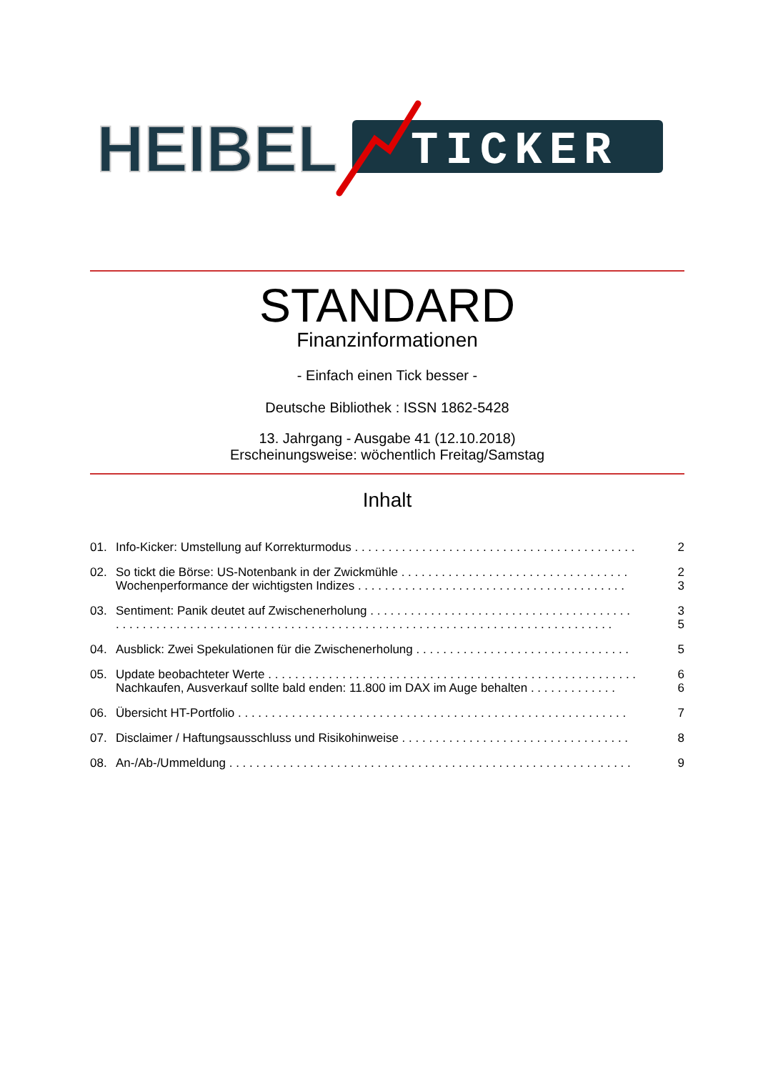HEIBEL
TICKER
STANDARD
Finanzinformationen
- Einfach einen Tick besser -
Deutsche Bibliothek : ISSN 1862-5428
13. Jahrgang - Ausgabe 41 (12.10.2018)
Erscheinungsweise: wöchentlich Freitag/Samstag
Inhalt
01. Info-Kicker: Umstellung auf Korrekturmodus . . . . . . . . . . . . . . . . . . . . . . . . . . . . . . . . . . . . . . . . . . 2
02. So tickt die Börse: US-Notenbank in der Zwickmühle . . . . . . . . . . . . . . . . . . . . . . . . . . . . . . . . . . 2
Wochenperformance der wichtigsten Indizes . . . . . . . . . . . . . . . . . . . . . . . . . . . . . . . . . . . . . . . . 3
03. Sentiment: Panik deutet auf Zwischenerholung . . . . . . . . . . . . . . . . . . . . . . . . . . . . . . . . . . . . . . . 3
. . . . . . . . . . . . . . . . . . . . . . . . . . . . . . . . . . . . . . . . . . . . . . . . . . . . . . . . . . . . . . . . . . . . . . . . . . 5
04. Ausblick: Zwei Spekulationen für die Zwischenerholung . . . . . . . . . . . . . . . . . . . . . . . . . . . . . . . . 5
05. Update beobachteter Werte . . . . . . . . . . . . . . . . . . . . . . . . . . . . . . . . . . . . . . . . . . . . . . . . . . . . . . . 6
Nachkaufen, Ausverkauf sollte bald enden: 11.800 im DAX im Auge behalten . . . . . . . . . . . . . 6
06. Übersicht HT-Portfolio . . . . . . . . . . . . . . . . . . . . . . . . . . . . . . . . . . . . . . . . . . . . . . . . . . . . . . . . . . 7
07. Disclaimer / Haftungsausschluss und Risikohinweise . . . . . . . . . . . . . . . . . . . . . . . . . . . . . . . . . . 8
08. An-/Ab-/Ummeldung . . . . . . . . . . . . . . . . . . . . . . . . . . . . . . . . . . . . . . . . . . . . . . . . . . . . . . . . . . . . 9